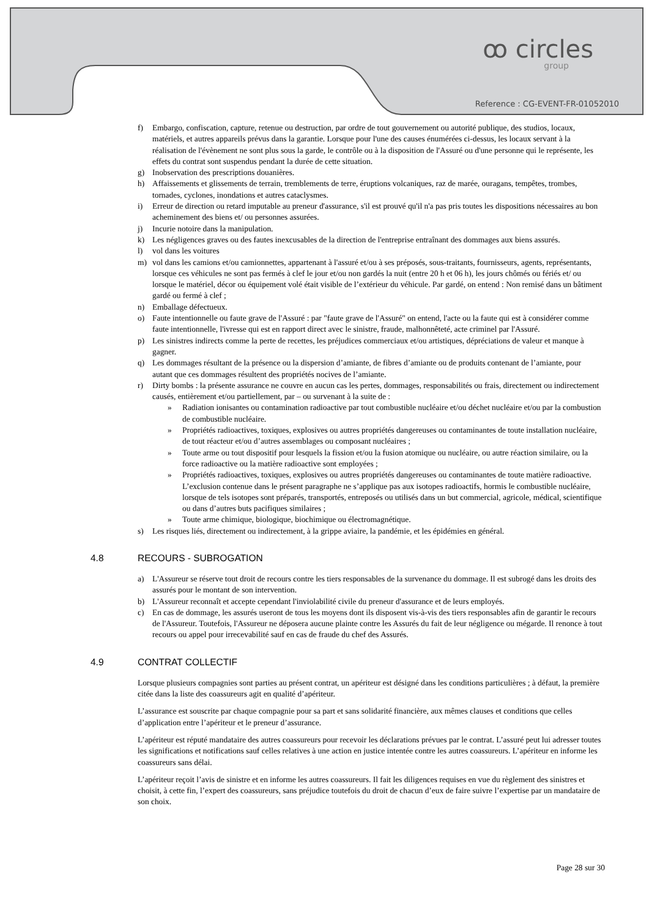ꝏ circles
group
Reference : CG-EVENT-FR-01052010
f) Embargo, confiscation, capture, retenue ou destruction, par ordre de tout gouvernement ou autorité publique, des studios, locaux, matériels, et autres appareils prévus dans la garantie. Lorsque pour l'une des causes énumérées ci-dessus, les locaux servant à la réalisation de l'évènement ne sont plus sous la garde, le contrôle ou à la disposition de l'Assuré ou d'une personne qui le représente, les effets du contrat sont suspendus pendant la durée de cette situation.
g) Inobservation des prescriptions douanières.
h) Affaissements et glissements de terrain, tremblements de terre, éruptions volcaniques, raz de marée, ouragans, tempêtes, trombes, tornades, cyclones, inondations et autres cataclysmes.
i) Erreur de direction ou retard imputable au preneur d'assurance, s'il est prouvé qu'il n'a pas pris toutes les dispositions nécessaires au bon acheminement des biens et/ ou personnes assurées.
j) Incurie notoire dans la manipulation.
k) Les négligences graves ou des fautes inexcusables de la direction de l'entreprise entraînant des dommages aux biens assurés.
l) vol dans les voitures
m) vol dans les camions et/ou camionnettes, appartenant à l'assuré et/ou à ses préposés, sous-traitants, fournisseurs, agents, représentants, lorsque ces véhicules ne sont pas fermés à clef le jour et/ou non gardés la nuit (entre 20 h et 06 h), les jours chômés ou fériés et/ ou lorsque le matériel, décor ou équipement volé était visible de l’extérieur du véhicule. Par gardé, on entend : Non remisé dans un bâtiment gardé ou fermé à clef ;
n) Emballage défectueux.
o) Faute intentionnelle ou faute grave de l'Assuré : par "faute grave de l'Assuré" on entend, l'acte ou la faute qui est à considérer comme faute intentionnelle, l'ivresse qui est en rapport direct avec le sinistre, fraude, malhonnêteté, acte criminel par l'Assuré.
p) Les sinistres indirects comme la perte de recettes, les préjudices commerciaux et/ou artistiques, dépréciations de valeur et manque à gagner.
q) Les dommages résultant de la présence ou la dispersion d’amiante, de fibres d’amiante ou de produits contenant de l’amiante, pour autant que ces dommages résultent des propriétés nocives de l’amiante.
r) Dirty bombs : la présente assurance ne couvre en aucun cas les pertes, dommages, responsabilités ou frais, directement ou indirectement causés, entièrement et/ou partiellement, par – ou survenant à la suite de :
» Radiation ionisantes ou contamination radioactive par tout combustible nucléaire et/ou déchet nucléaire et/ou par la combustion de combustible nucléaire.
» Propriétés radioactives, toxiques, explosives ou autres propriétés dangereuses ou contaminantes de toute installation nucléaire, de tout réacteur et/ou d’autres assemblages ou composant nucléaires ;
» Toute arme ou tout dispositif pour lesquels la fission et/ou la fusion atomique ou nucléaire, ou autre réaction similaire, ou la force radioactive ou la matière radioactive sont employées ;
» Propriétés radioactives, toxiques, explosives ou autres propriétés dangereuses ou contaminantes de toute matière radioactive. L’exclusion contenue dans le présent paragraphe ne s’applique pas aux isotopes radioactifs, hormis le combustible nucléaire, lorsque de tels isotopes sont préparés, transportés, entreposés ou utilisés dans un but commercial, agricole, médical, scientifique ou dans d’autres buts pacifiques similaires ;
» Toute arme chimique, biologique, biochimique ou électromagnétique.
s) Les risques liés, directement ou indirectement, à la grippe aviaire, la pandémie, et les épidémies en général.
4.8 RECOURS - SUBROGATION
a) L'Assureur se réserve tout droit de recours contre les tiers responsables de la survenance du dommage. Il est subrogé dans les droits des assurés pour le montant de son intervention.
b) L'Assureur reconnaît et accepte cependant l'inviolabilité civile du preneur d'assurance et de leurs employés.
c) En cas de dommage, les assurés useront de tous les moyens dont ils disposent vis-à-vis des tiers responsables afin de garantir le recours de l'Assureur. Toutefois, l'Assureur ne déposera aucune plainte contre les Assurés du fait de leur négligence ou mégarde. Il renonce à tout recours ou appel pour irrecevabilité sauf en cas de fraude du chef des Assurés.
4.9 CONTRAT COLLECTIF
Lorsque plusieurs compagnies sont parties au présent contrat, un apériteur est désigné dans les conditions particulières ; à défaut, la première citée dans la liste des coassureurs agit en qualité d’apériteur.
L’assurance est souscrite par chaque compagnie pour sa part et sans solidarité financière, aux mêmes clauses et conditions que celles d’application entre l’apériteur et le preneur d’assurance.
L’apériteur est réputé mandataire des autres coassureurs pour recevoir les déclarations prévues par le contrat. L’assuré peut lui adresser toutes les significations et notifications sauf celles relatives à une action en justice intentée contre les autres coassureurs. L’apériteur en informe les coassureurs sans délai.
L’apériteur reçoit l’avis de sinistre et en informe les autres coassureurs. Il fait les diligences requises en vue du règlement des sinistres et choisit, à cette fin, l’expert des coassureurs, sans préjudice toutefois du droit de chacun d’eux de faire suivre l’expertise par un mandataire de son choix.
Page 28 sur 30